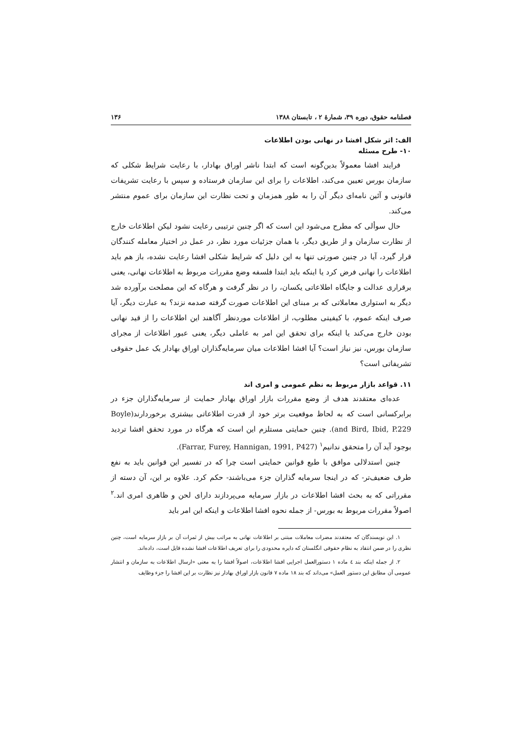فصلنامه حقوق، دوره ۳۹، شمارهٔ ۲ ، تابستان ۱۳۸۸ ۱۳۶
الف: اثر شکل افشا در نهانی بودن اطلاعات
۱۰- طرح مسئله
فرایند افشا معمولاً بدین‌گونه است که ابتدا ناشر اوراق بهادار، با رعایت شرایط شکلی که سازمان بورس تعیین می‌کند، اطلاعات را برای این سازمان فرستاده و سپس با رعایت تشریفات قانونی و آئین نامه‌ای دیگر آن را به طور همزمان و تحت نظارت این سازمان برای عموم منتشر می‌کند.
حال سوألی که مطرح می‌شود این است که اگر چنین ترتیبی رعایت نشود لیکن اطلاعات خارج از نظارت سازمان و از طریق دیگر، با همان جزئیات مورد نظر، در عمل در اختیار معامله کنندگان قرار گیرد، آیا در چنین صورتی تنها به این دلیل که شرایط شکلی افشا رعایت نشده، باز هم باید اطلاعات را نهانی فرض کرد یا اینکه باید ابتدا فلسفه وضع مقررات مربوط به اطلاعات نهانی، یعنی برقراری عدالت و جایگاه اطلاعاتی یکسان، را در نظر گرفت و هرگاه که این مصلحت برآورده شد دیگر به استواری معاملاتی که بر مبنای این اطلاعات صورت گرفته صدمه نزند؟ به عبارت دیگر، آیا صرف اینکه عموم، با کیفیتی مطلوب، از اطلاعات موردنظر آگاهند این اطلاعات را از قید نهانی بودن خارج می‌کند یا اینکه برای تحقق این امر به عاملی دیگر، یعنی عبور اطلاعات از مجرای سازمان بورس، نیز نیاز است؟ آیا افشا اطلاعات میان سرمایه‌گذاران اوراق بهادار یک عمل حقوقی تشریفاتی است؟
۱۱. قواعد بازار مربوط به نظم عمومی و امری اند
عده‌ای معتقدند هدف از وضع مقررات بازار اوراق بهادار حمایت از سرمایه‌گذاران جزء در برابرکسانی است که به لحاظ موقعیت برتر خود از قدرت اطلاعاتی بیشتری برخوردارند(Boyle and Bird, Ibid, P.229). چنین حمایتی مستلزم این است که هرگاه در مورد تحقق افشا تردید بوجود آید آن را متحقق ندانیم<sup>۱</sup> (Farrar, Furey, Hannigan, 1991, P427).
چنین استدلالی موافق با طبع قوانین حمایتی است چرا که در تفسیر این قوانین باید به نفع طرف ضعیف‌تر- که در اینجا سرمایه گذاران جزء می‌باشند- حکم کرد. علاوه بر این، آن دسته از مقرراتی که به بحث افشا اطلاعات در بازار سرمایه می‌پردازند دارای لحن و ظاهری امری اند.<sup>۲</sup> اصولاً مقررات مربوط به بورس- از جمله نحوه افشا اطلاعات و اینکه این امر باید
۱. این نویسندگان که معتقدند مضرات معاملات مبتنی بر اطلاعات نهانی به مراتب بیش از ثمرات آن بر بازار سرمایه است، چنین نظری را در ضمن انتقاد به نظام حقوقی انگلستان که دایره محدودی را برای تعریف اطلاعات افشا نشده قایل است، داده‌اند.
۲. از جمله اینکه بند ٤ ماده ۱ دستورالعمل اجرایی افشا اطلاعات، اصولاً افشا را به معنی «ارسال اطلاعات به سازمان و انتشار عمومی آن مطابق این دستور العمل» می‌داند که بند ۱۸ ماده ۷ قانون بازار اوراق بهادار نیز نظارت بر این افشا را جزء وظایف